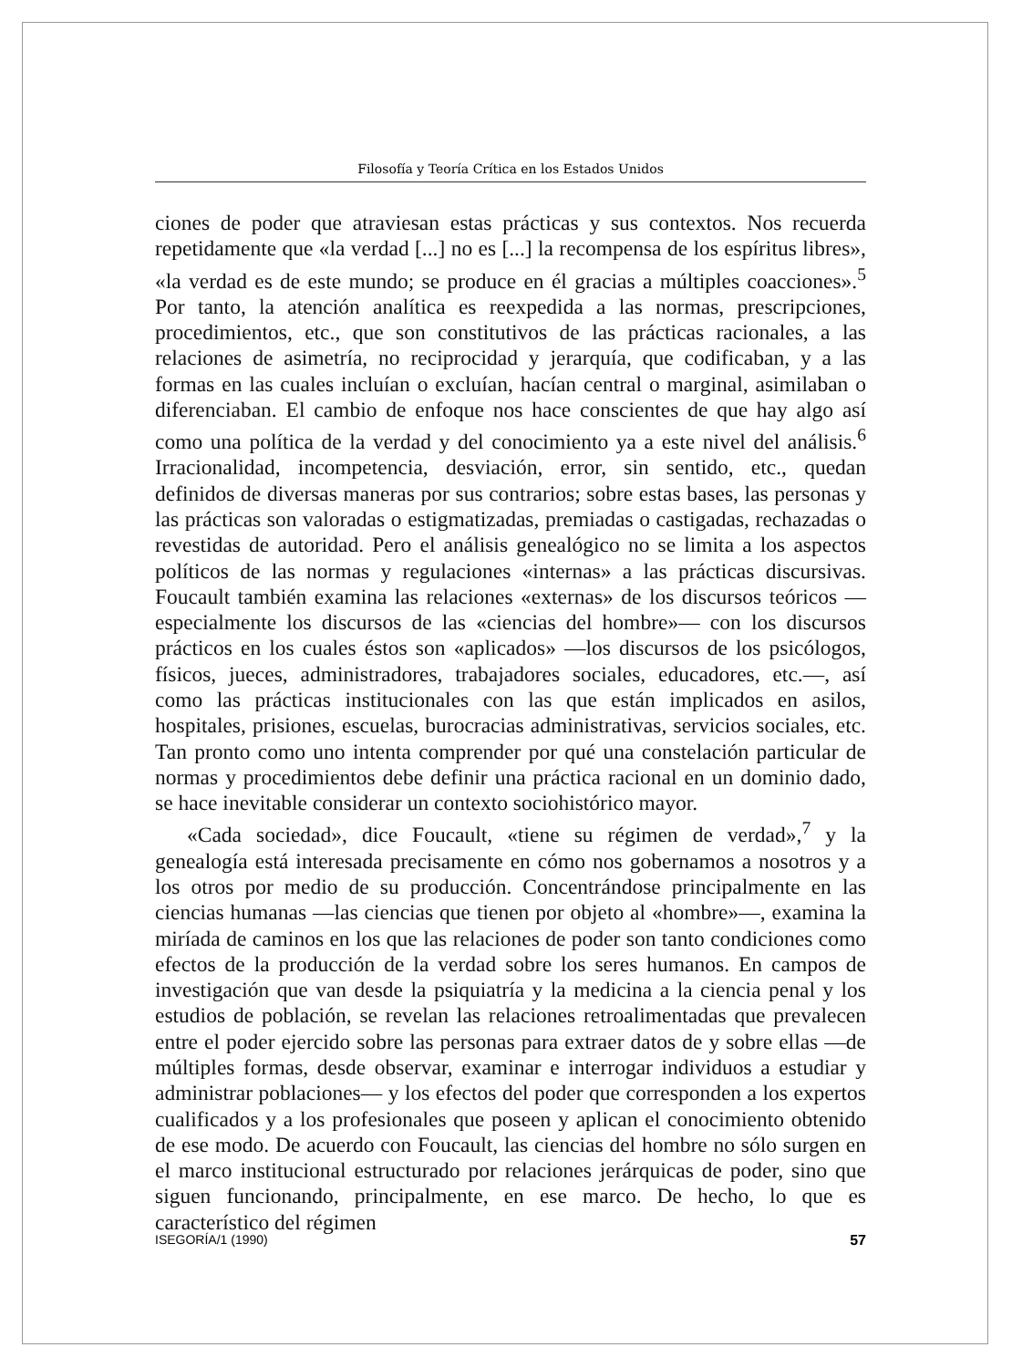Filosofía y Teoría Crítica en los Estados Unidos
ciones de poder que atraviesan estas prácticas y sus contextos. Nos recuerda repetidamente que «la verdad [...] no es [...] la recompensa de los espíritus libres», «la verdad es de este mundo; se produce en él gracias a múltiples coacciones».<sup>5</sup> Por tanto, la atención analítica es reexpedida a las normas, prescripciones, procedimientos, etc., que son constitutivos de las prácticas racionales, a las relaciones de asimetría, no reciprocidad y jerarquía, que codificaban, y a las formas en las cuales incluían o excluían, hacían central o marginal, asimilaban o diferenciaban. El cambio de enfoque nos hace conscientes de que hay algo así como una política de la verdad y del conocimiento ya a este nivel del análisis.<sup>6</sup> Irracionalidad, incompetencia, desviación, error, sin sentido, etc., quedan definidos de diversas maneras por sus contrarios; sobre estas bases, las personas y las prácticas son valoradas o estigmatizadas, premiadas o castigadas, rechazadas o revestidas de autoridad. Pero el análisis genealógico no se limita a los aspectos políticos de las normas y regulaciones «internas» a las prácticas discursivas. Foucault también examina las relaciones «externas» de los discursos teóricos —especialmente los discursos de las «ciencias del hombre»— con los discursos prácticos en los cuales éstos son «aplicados» —los discursos de los psicólogos, físicos, jueces, administradores, trabajadores sociales, educadores, etc.—, así como las prácticas institucionales con las que están implicados en asilos, hospitales, prisiones, escuelas, burocracias administrativas, servicios sociales, etc. Tan pronto como uno intenta comprender por qué una constelación particular de normas y procedimientos debe definir una práctica racional en un dominio dado, se hace inevitable considerar un contexto sociohistórico mayor.
«Cada sociedad», dice Foucault, «tiene su régimen de verdad»,<sup>7</sup> y la genealogía está interesada precisamente en cómo nos gobernamos a nosotros y a los otros por medio de su producción. Concentrándose principalmente en las ciencias humanas —las ciencias que tienen por objeto al «hombre»—, examina la miríada de caminos en los que las relaciones de poder son tanto condiciones como efectos de la producción de la verdad sobre los seres humanos. En campos de investigación que van desde la psiquiatría y la medicina a la ciencia penal y los estudios de población, se revelan las relaciones retroalimentadas que prevalecen entre el poder ejercido sobre las personas para extraer datos de y sobre ellas —de múltiples formas, desde observar, examinar e interrogar individuos a estudiar y administrar poblaciones— y los efectos del poder que corresponden a los expertos cualificados y a los profesionales que poseen y aplican el conocimiento obtenido de ese modo. De acuerdo con Foucault, las ciencias del hombre no sólo surgen en el marco institucional estructurado por relaciones jerárquicas de poder, sino que siguen funcionando, principalmente, en ese marco. De hecho, lo que es característico del régimen
ISEGORÍA/1 (1990) 57